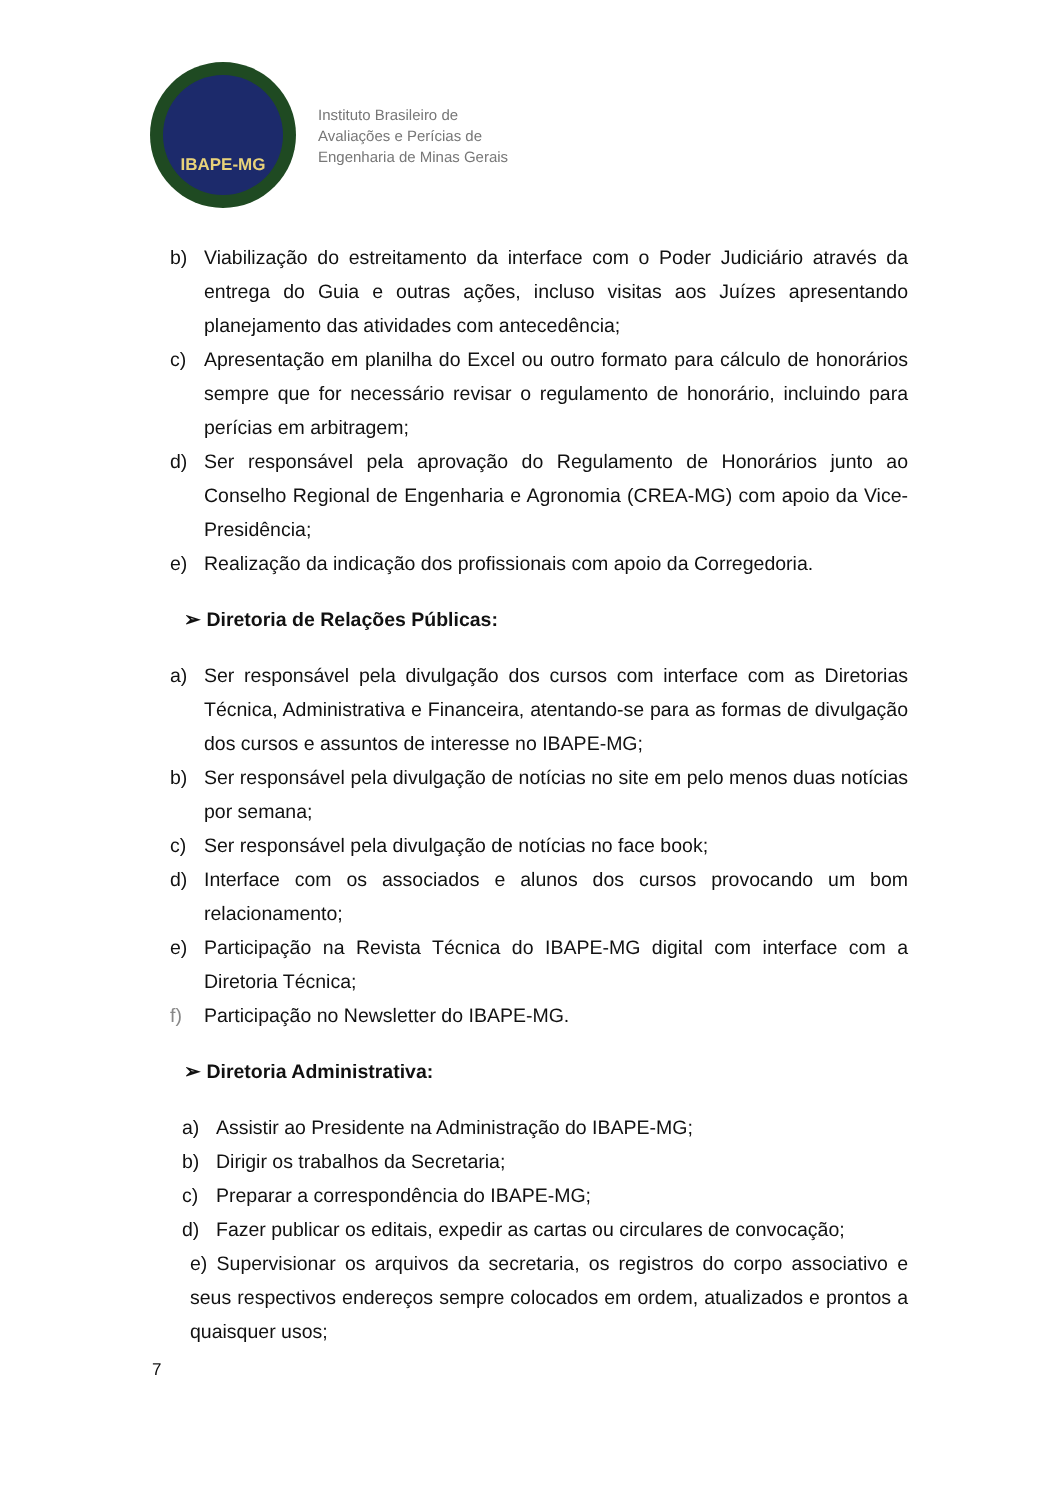IBAPE-MG
Instituto Brasileiro de
Avaliações e Perícias de
Engenharia de Minas Gerais
b) Viabilização do estreitamento da interface com o Poder Judiciário através da entrega do Guia e outras ações, incluso visitas aos Juízes apresentando planejamento das atividades com antecedência;
c) Apresentação em planilha do Excel ou outro formato para cálculo de honorários sempre que for necessário revisar o regulamento de honorário, incluindo para perícias em arbitragem;
d) Ser responsável pela aprovação do Regulamento de Honorários junto ao Conselho Regional de Engenharia e Agronomia (CREA-MG) com apoio da Vice-Presidência;
e) Realização da indicação dos profissionais com apoio da Corregedoria.
➢ Diretoria de Relações Públicas:
a) Ser responsável pela divulgação dos cursos com interface com as Diretorias Técnica, Administrativa e Financeira, atentando-se para as formas de divulgação dos cursos e assuntos de interesse no IBAPE-MG;
b) Ser responsável pela divulgação de notícias no site em pelo menos duas notícias por semana;
c) Ser responsável pela divulgação de notícias no face book;
d) Interface com os associados e alunos dos cursos provocando um bom relacionamento;
e) Participação na Revista Técnica do IBAPE-MG digital com interface com a Diretoria Técnica;
f) Participação no Newsletter do IBAPE-MG.
➢ Diretoria Administrativa:
a) Assistir ao Presidente na Administração do IBAPE-MG;
b) Dirigir os trabalhos da Secretaria;
c) Preparar a correspondência do IBAPE-MG;
d) Fazer publicar os editais, expedir as cartas ou circulares de convocação;
e) Supervisionar os arquivos da secretaria, os registros do corpo associativo e seus respectivos endereços sempre colocados em ordem, atualizados e prontos a quaisquer usos;
7